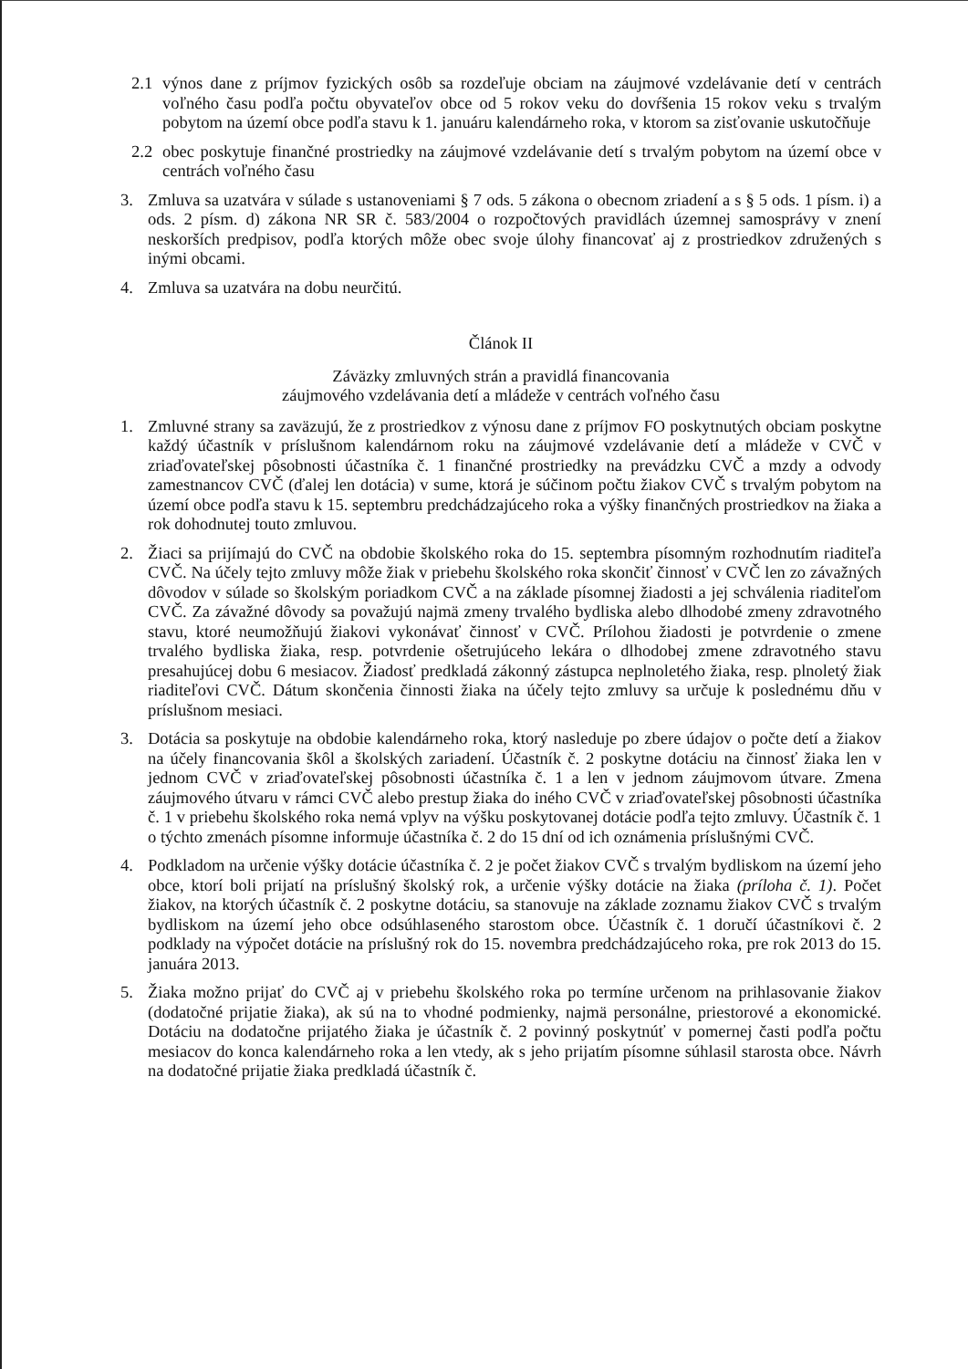2.1 výnos dane z príjmov fyzických osôb sa rozdeľuje obciam na záujmové vzdelávanie detí v centrách voľného času podľa počtu obyvateľov obce od 5 rokov veku do dovŕšenia 15 rokov veku s trvalým pobytom na území obce podľa stavu k 1. januáru kalendárneho roka, v ktorom sa zisťovanie uskutočňuje
2.2 obec poskytuje finančné prostriedky na záujmové vzdelávanie detí s trvalým pobytom na území obce v centrách voľného času
3. Zmluva sa uzatvára v súlade s ustanoveniami § 7 ods. 5 zákona o obecnom zriadení a s § 5 ods. 1 písm. i) a ods. 2 písm. d) zákona NR SR č. 583/2004 o rozpočtových pravidlách územnej samosprávy v znení neskorších predpisov, podľa ktorých môže obec svoje úlohy financovať aj z prostriedkov združených s inými obcami.
4. Zmluva sa uzatvára na dobu neurčitú.
Článok II
Záväzky zmluvných strán a pravidlá financovania
záujmového vzdelávania detí a mládeže v centrách voľného času
1. Zmluvné strany sa zaväzujú, že z prostriedkov z výnosu dane z príjmov FO poskytnutých obciam poskytne každý účastník v príslušnom kalendárnom roku na záujmové vzdelávanie detí a mládeže v CVČ v zriaďovateľskej pôsobnosti účastníka č. 1 finančné prostriedky na prevádzku CVČ a mzdy a odvody zamestnancov CVČ (ďalej len dotácia) v sume, ktorá je súčinom počtu žiakov CVČ s trvalým pobytom na území obce podľa stavu k 15. septembru predchádzajúceho roka a výšky finančných prostriedkov na žiaka a rok dohodnutej touto zmluvou.
2. Žiaci sa prijímajú do CVČ na obdobie školského roka do 15. septembra písomným rozhodnutím riaditeľa CVČ. Na účely tejto zmluvy môže žiak v priebehu školského roka skončiť činnosť v CVČ len zo závažných dôvodov v súlade so školským poriadkom CVČ a na základe písomnej žiadosti a jej schválenia riaditeľom CVČ. Za závažné dôvody sa považujú najmä zmeny trvalého bydliska alebo dlhodobé zmeny zdravotného stavu, ktoré neumožňujú žiakovi vykonávať činnosť v CVČ. Prílohou žiadosti je potvrdenie o zmene trvalého bydliska žiaka, resp. potvrdenie ošetrujúceho lekára o dlhodobej zmene zdravotného stavu presahujúcej dobu 6 mesiacov. Žiadosť predkladá zákonný zástupca neplnoletého žiaka, resp. plnoletý žiak riaditeľovi CVČ. Dátum skončenia činnosti žiaka na účely tejto zmluvy sa určuje k poslednému dňu v príslušnom mesiaci.
3. Dotácia sa poskytuje na obdobie kalendárneho roka, ktorý nasleduje po zbere údajov o počte detí a žiakov na účely financovania škôl a školských zariadení. Účastník č. 2 poskytne dotáciu na činnosť žiaka len v jednom CVČ v zriaďovateľskej pôsobnosti účastníka č. 1 a len v jednom záujmovom útvare. Zmena záujmového útvaru v rámci CVČ alebo prestup žiaka do iného CVČ v zriaďovateľskej pôsobnosti účastníka č. 1 v priebehu školského roka nemá vplyv na výšku poskytovanej dotácie podľa tejto zmluvy. Účastník č. 1 o týchto zmenách písomne informuje účastníka č. 2 do 15 dní od ich oznámenia príslušnými CVČ.
4. Podkladom na určenie výšky dotácie účastníka č. 2 je počet žiakov CVČ s trvalým bydliskom na území jeho obce, ktorí boli prijatí na príslušný školský rok, a určenie výšky dotácie na žiaka (príloha č. 1). Počet žiakov, na ktorých účastník č. 2 poskytne dotáciu, sa stanovuje na základe zoznamu žiakov CVČ s trvalým bydliskom na území jeho obce odsúhlaseného starostom obce. Účastník č. 1 doručí účastníkovi č. 2 podklady na výpočet dotácie na príslušný rok do 15. novembra predchádzajúceho roka, pre rok 2013 do 15. januára 2013.
5. Žiaka možno prijať do CVČ aj v priebehu školského roka po termíne určenom na prihlasovanie žiakov (dodatočné prijatie žiaka), ak sú na to vhodné podmienky, najmä personálne, priestorové a ekonomické. Dotáciu na dodatočne prijatého žiaka je účastník č. 2 povinný poskytnúť v pomernej časti podľa počtu mesiacov do konca kalendárneho roka a len vtedy, ak s jeho prijatím písomne súhlasil starosta obce. Návrh na dodatočné prijatie žiaka predkladá účastník č.